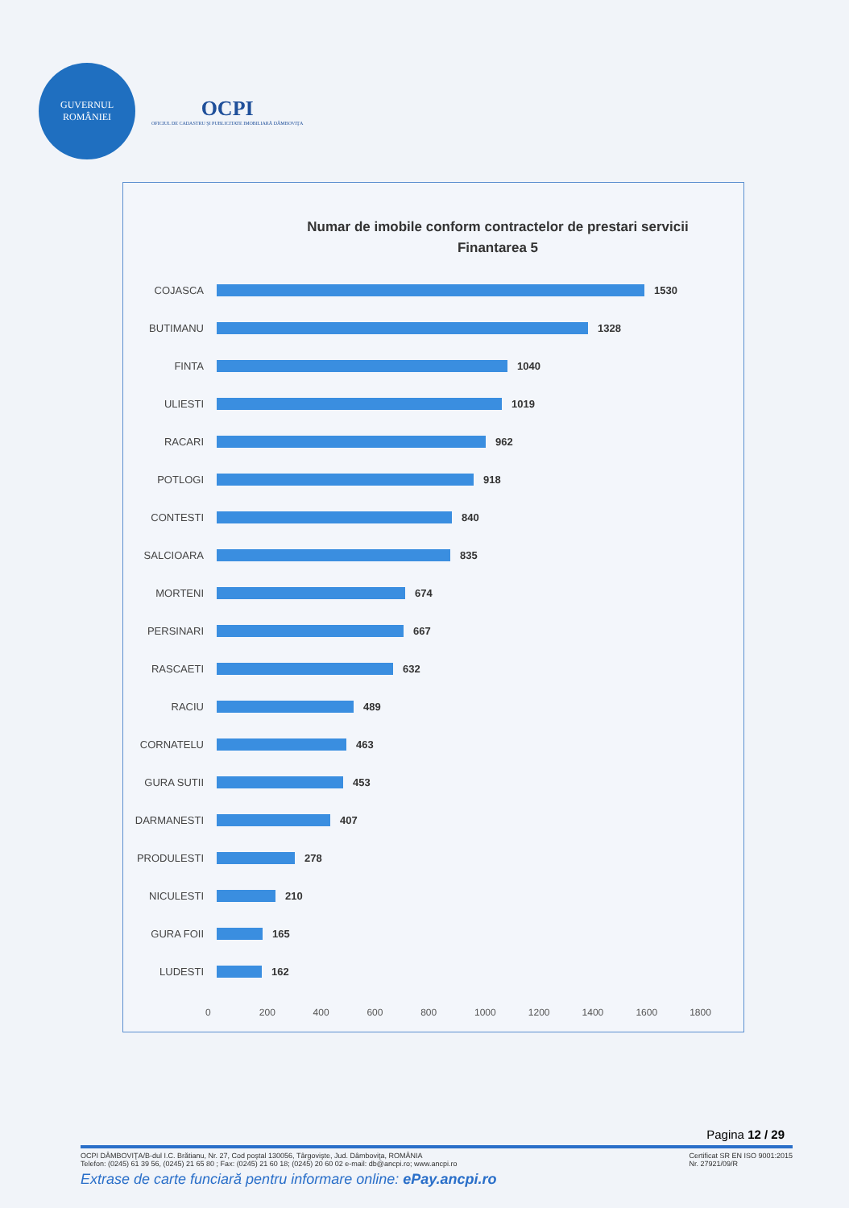GUVERNUL
ROMÂNIEI
OCPI
OFICIUL DE CADASTRU ŞI PUBLICITATE IMOBILIARĂ DÂMBOVIŢA
Numar de imobile conform contractelor de prestari servicii
Finantarea 5
COJASCA 1530
BUTIMANU 1328
FINTA 1040
ULIESTI 1019
RACARI 962
POTLOGI 918
CONTESTI 840
SALCIOARA 835
MORTENI 674
PERSINARI 667
RASCAETI 632
RACIU 489
CORNATELU 463
GURA SUTII 453
DARMANESTI 407
PRODULESTI 278
NICULESTI 210
GURA FOII 165
LUDESTI 162
0 200 400 600 800 1000 1200 1400 1600 1800
Pagina 12 / 29
Certificat SR EN ISO 9001:2015
Nr. 27921/09/R OCPI DÂMBOVIŢA/B-dul I.C. Brătianu, Nr. 27, Cod poştal 130056, Târgovişte, Jud. Dâmboviţa, ROMÂNIA
Telefon: (0245) 61 39 56, (0245) 21 65 80 ; Fax: (0245) 21 60 18; (0245) 20 60 02 e-mail: db@ancpi.ro; www.ancpi.ro
Extrase de carte funciară pentru informare online: ePay.ancpi.ro